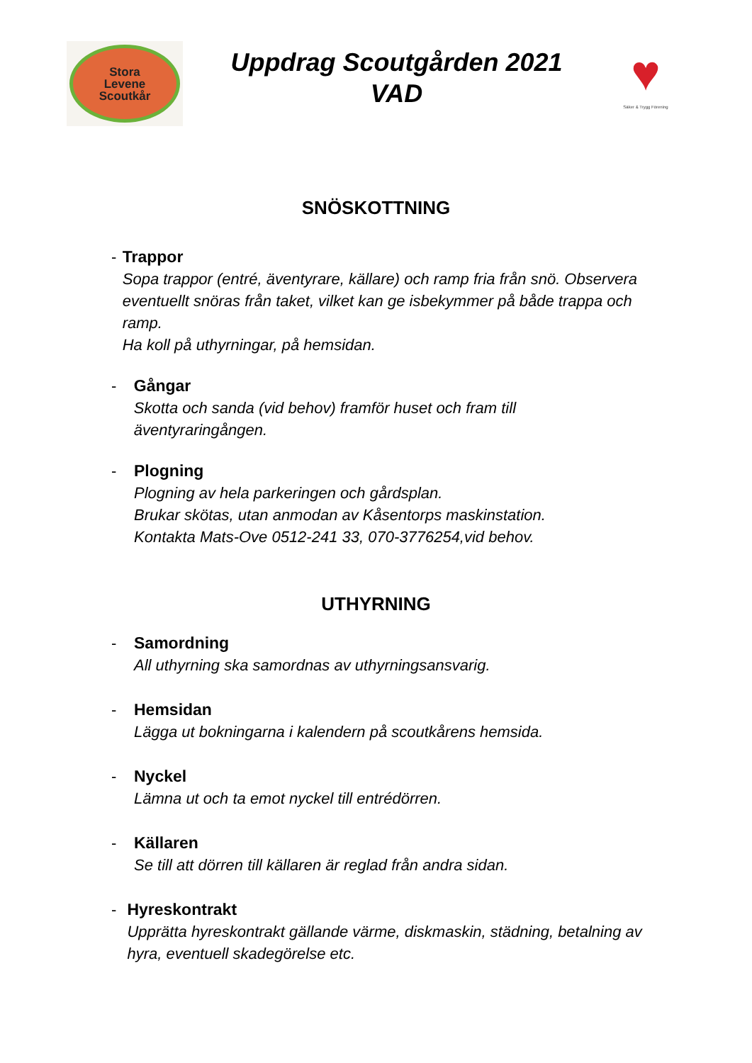Stora
Levene
Scoutkår
Uppdrag Scoutgården 2021
VAD
♥
Säker & Trygg Förening
SNÖSKOTTNING
- Trappor
Sopa trappor (entré, äventyrare, källare) och ramp fria från snö. Observera eventuellt snöras från taket, vilket kan ge isbekymmer på både trappa och ramp.
Ha koll på uthyrningar, på hemsidan.
- Gångar
Skotta och sanda (vid behov) framför huset och fram till äventyraringången.
- Plogning
Plogning av hela parkeringen och gårdsplan.
Brukar skötas, utan anmodan av Kåsentorps maskinstation.
Kontakta Mats-Ove 0512-241 33, 070-3776254,vid behov.
UTHYRNING
- Samordning
All uthyrning ska samordnas av uthyrningsansvarig.
- Hemsidan
Lägga ut bokningarna i kalendern på scoutkårens hemsida.
- Nyckel
Lämna ut och ta emot nyckel till entrédörren.
- Källaren
Se till att dörren till källaren är reglad från andra sidan.
- Hyreskontrakt
Upprätta hyreskontrakt gällande värme, diskmaskin, städning, betalning av hyra, eventuell skadegörelse etc.